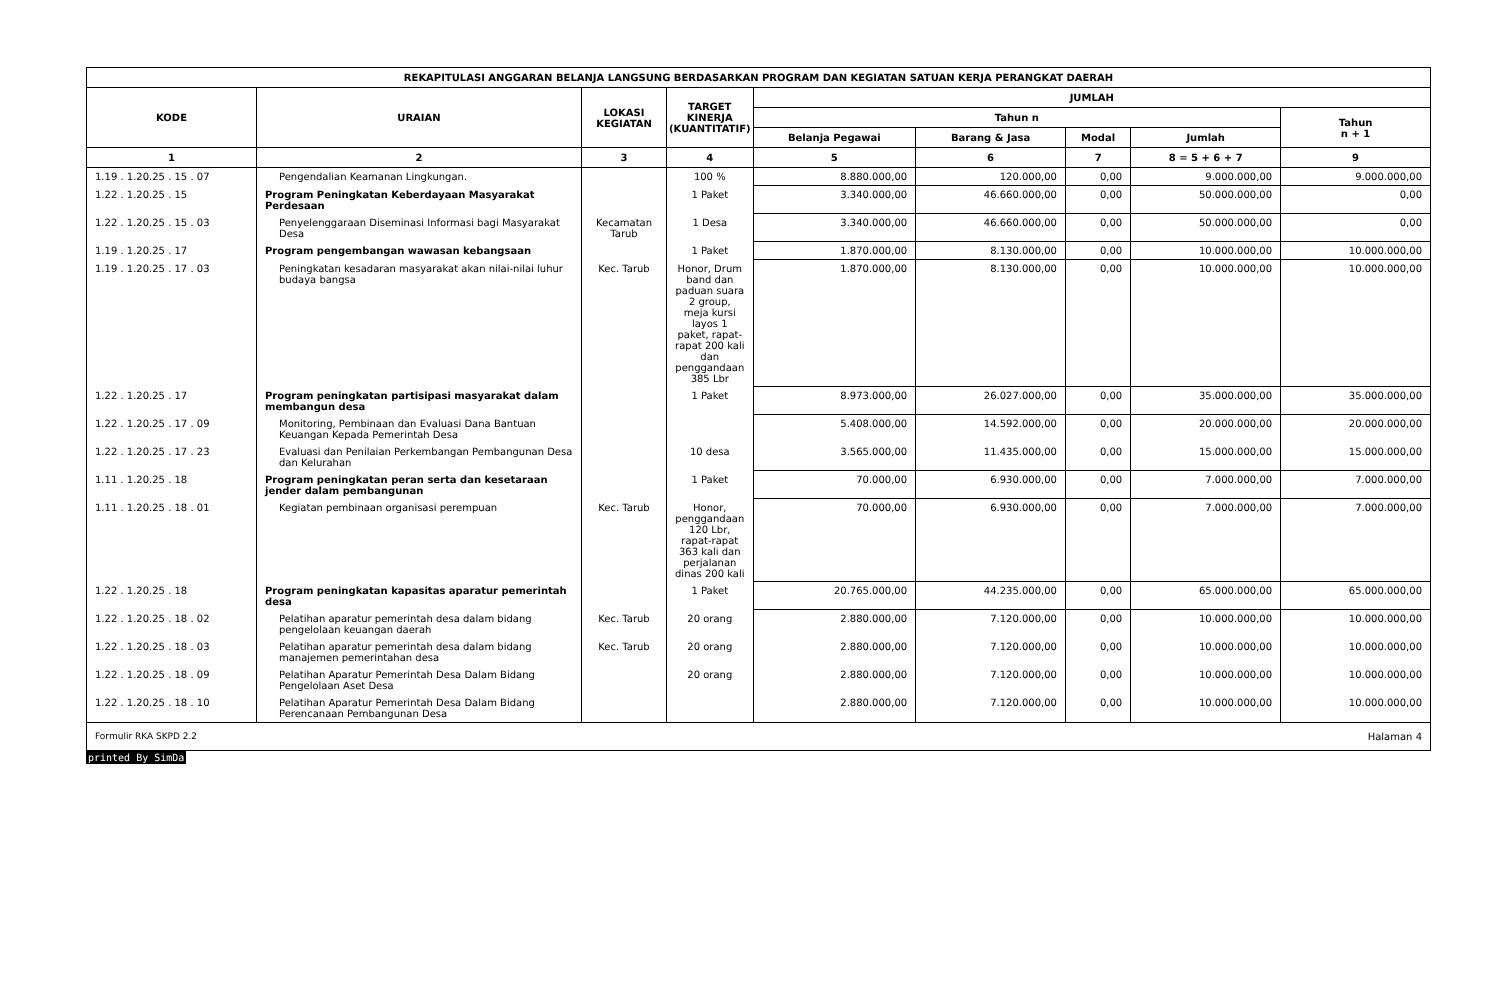| REKAPITULASI ANGGARAN BELANJA LANGSUNG BERDASARKAN PROGRAM DAN KEGIATAN SATUAN KERJA PERANGKAT DAERAH | | | | | | | | |
| --- | --- | --- | --- | --- | --- | --- | --- | --- |
| KODE | URAIAN | LOKASI KEGIATAN | TARGET KINERJA (KUANTITATIF) | JUMLAH | | | | |
| | | | | Tahun n | | | | Tahun n + 1 |
| | | | | Belanja Pegawai | Barang & Jasa | Modal | Jumlah | |
| 1 | 2 | 3 | 4 | 5 | 6 | 7 | 8 = 5 + 6 + 7 | 9 |
| 1.19 . 1.20.25 . 15 . 07 | Pengendalian Keamanan Lingkungan. | | 100 % | 8.880.000,00 | 120.000,00 | 0,00 | 9.000.000,00 | 9.000.000,00 |
| 1.22 . 1.20.25 . 15 | Program Peningkatan Keberdayaan Masyarakat Perdesaan | | 1 Paket | 3.340.000,00 | 46.660.000,00 | 0,00 | 50.000.000,00 | 0,00 |
| 1.22 . 1.20.25 . 15 . 03 | Penyelenggaraan Diseminasi Informasi bagi Masyarakat Desa | Kecamatan Tarub | 1 Desa | 3.340.000,00 | 46.660.000,00 | 0,00 | 50.000.000,00 | 0,00 |
| 1.19 . 1.20.25 . 17 | Program pengembangan wawasan kebangsaan | | 1 Paket | 1.870.000,00 | 8.130.000,00 | 0,00 | 10.000.000,00 | 10.000.000,00 |
| 1.19 . 1.20.25 . 17 . 03 | Peningkatan kesadaran masyarakat akan nilai-nilai luhur budaya bangsa | Kec. Tarub | Honor, Drum band dan paduan suara 2 group, meja kursi layos 1 paket, rapat-rapat 200 kali dan penggandaan 385 Lbr | 1.870.000,00 | 8.130.000,00 | 0,00 | 10.000.000,00 | 10.000.000,00 |
| 1.22 . 1.20.25 . 17 | Program peningkatan partisipasi masyarakat dalam membangun desa | | 1 Paket | 8.973.000,00 | 26.027.000,00 | 0,00 | 35.000.000,00 | 35.000.000,00 |
| 1.22 . 1.20.25 . 17 . 09 | Monitoring, Pembinaan dan Evaluasi Dana Bantuan Keuangan Kepada Pemerintah Desa | | | 5.408.000,00 | 14.592.000,00 | 0,00 | 20.000.000,00 | 20.000.000,00 |
| 1.22 . 1.20.25 . 17 . 23 | Evaluasi dan Penilaian Perkembangan Pembangunan Desa dan Kelurahan | | 10 desa | 3.565.000,00 | 11.435.000,00 | 0,00 | 15.000.000,00 | 15.000.000,00 |
| 1.11 . 1.20.25 . 18 | Program peningkatan peran serta dan kesetaraan jender dalam pembangunan | | 1 Paket | 70.000,00 | 6.930.000,00 | 0,00 | 7.000.000,00 | 7.000.000,00 |
| 1.11 . 1.20.25 . 18 . 01 | Kegiatan pembinaan organisasi perempuan | Kec. Tarub | Honor, penggandaan 120 Lbr, rapat-rapat 363 kali dan perjalanan dinas 200 kali | 70.000,00 | 6.930.000,00 | 0,00 | 7.000.000,00 | 7.000.000,00 |
| 1.22 . 1.20.25 . 18 | Program peningkatan kapasitas aparatur pemerintah desa | | 1 Paket | 20.765.000,00 | 44.235.000,00 | 0,00 | 65.000.000,00 | 65.000.000,00 |
| 1.22 . 1.20.25 . 18 . 02 | Pelatihan aparatur pemerintah desa dalam bidang pengelolaan keuangan daerah | Kec. Tarub | 20 orang | 2.880.000,00 | 7.120.000,00 | 0,00 | 10.000.000,00 | 10.000.000,00 |
| 1.22 . 1.20.25 . 18 . 03 | Pelatihan aparatur pemerintah desa dalam bidang manajemen pemerintahan desa | Kec. Tarub | 20 orang | 2.880.000,00 | 7.120.000,00 | 0,00 | 10.000.000,00 | 10.000.000,00 |
| 1.22 . 1.20.25 . 18 . 09 | Pelatihan Aparatur Pemerintah Desa Dalam Bidang Pengelolaan Aset Desa | | 20 orang | 2.880.000,00 | 7.120.000,00 | 0,00 | 10.000.000,00 | 10.000.000,00 |
| 1.22 . 1.20.25 . 18 . 10 | Pelatihan Aparatur Pemerintah Desa Dalam Bidang Perencanaan Pembangunan Desa | | | 2.880.000,00 | 7.120.000,00 | 0,00 | 10.000.000,00 | 10.000.000,00 |
Formulir RKA SKPD 2.2 Halaman 4
printed By SimDa